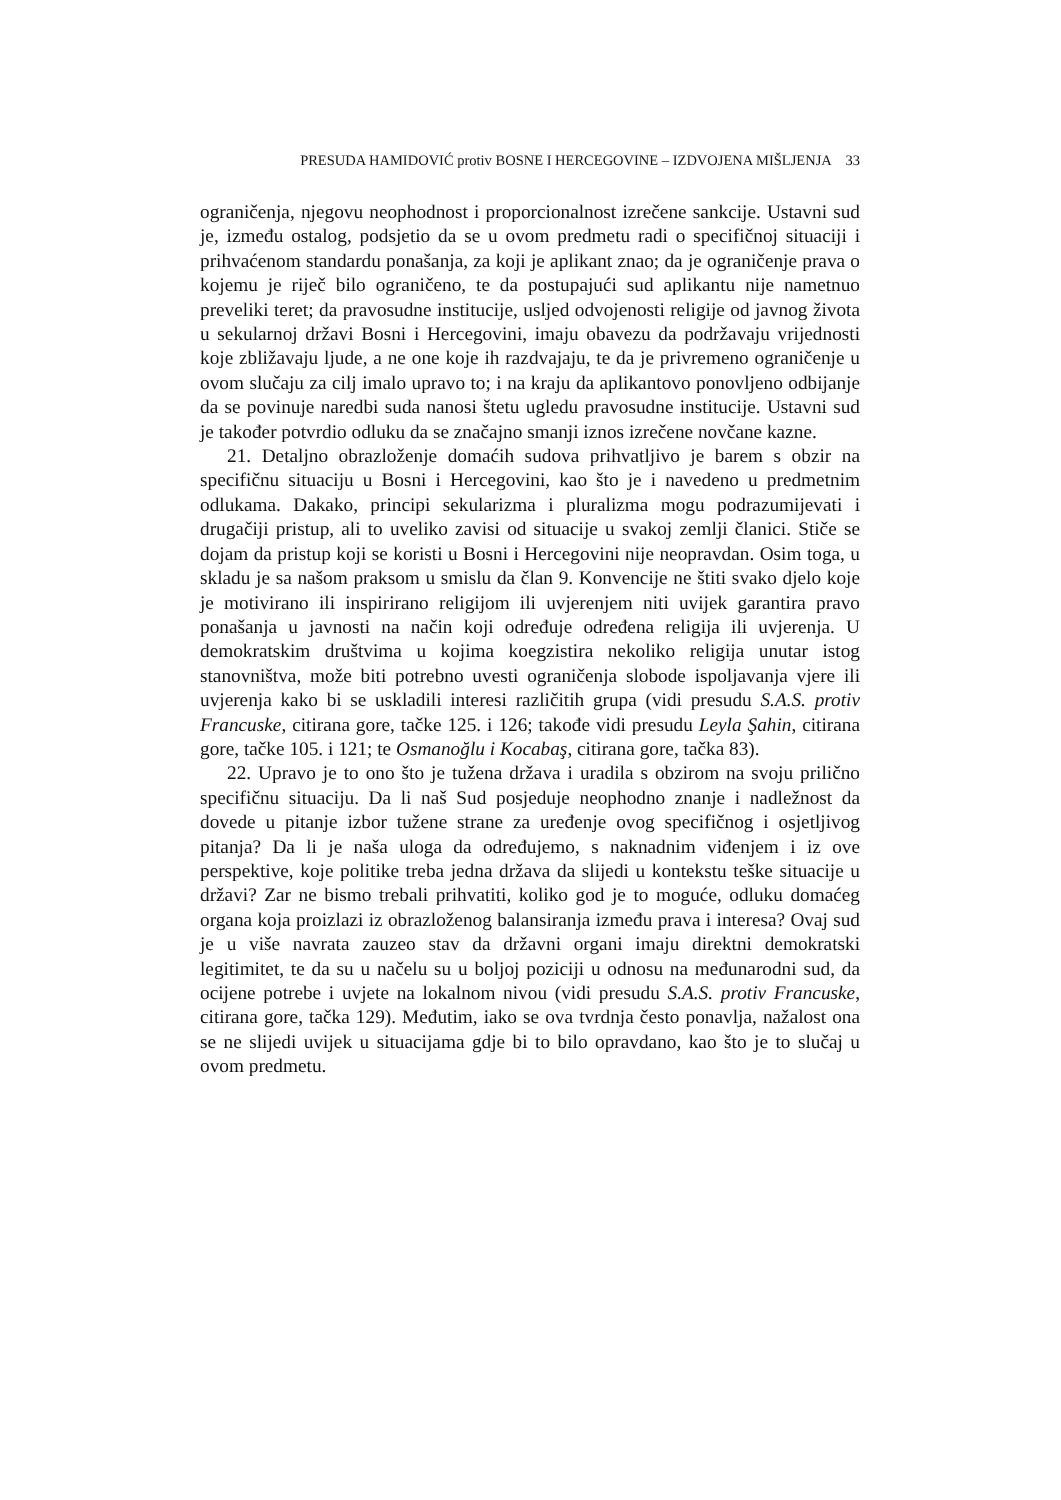PRESUDA HAMIDOVIĆ protiv BOSNE I HERCEGOVINE – IZDVOJENA MIŠLJENJA 33
ograničenja, njegovu neophodnost i proporcionalnost izrečene sankcije. Ustavni sud je, između ostalog, podsjetio da se u ovom predmetu radi o specifičnoj situaciji i prihvaćenom standardu ponašanja, za koji je aplikant znao; da je ograničenje prava o kojemu je riječ bilo ograničeno, te da postupajući sud aplikantu nije nametnuo preveliki teret; da pravosudne institucije, usljed odvojenosti religije od javnog života u sekularnoj državi Bosni i Hercegovini, imaju obavezu da podržavaju vrijednosti koje zbližavaju ljude, a ne one koje ih razdvajaju, te da je privremeno ograničenje u ovom slučaju za cilj imalo upravo to; i na kraju da aplikantovo ponovljeno odbijanje da se povinuje naredbi suda nanosi štetu ugledu pravosudne institucije. Ustavni sud je također potvrdio odluku da se značajno smanji iznos izrečene novčane kazne.
21. Detaljno obrazloženje domaćih sudova prihvatljivo je barem s obzir na specifičnu situaciju u Bosni i Hercegovini, kao što je i navedeno u predmetnim odlukama. Dakako, principi sekularizma i pluralizma mogu podrazumijevati i drugačiji pristup, ali to uveliko zavisi od situacije u svakoj zemlji članici. Stiče se dojam da pristup koji se koristi u Bosni i Hercegovini nije neopravdan. Osim toga, u skladu je sa našom praksom u smislu da član 9. Konvencije ne štiti svako djelo koje je motivirano ili inspirirano religijom ili uvjerenjem niti uvijek garantira pravo ponašanja u javnosti na način koji određuje određena religija ili uvjerenja. U demokratskim društvima u kojima koegzistira nekoliko religija unutar istog stanovništva, može biti potrebno uvesti ograničenja slobode ispoljavanja vjere ili uvjerenja kako bi se uskladili interesi različitih grupa (vidi presudu S.A.S. protiv Francuske, citirana gore, tačke 125. i 126; takođe vidi presudu Leyla Şahin, citirana gore, tačke 105. i 121; te Osmanoğlu i Kocabaş, citirana gore, tačka 83).
22. Upravo je to ono što je tužena država i uradila s obzirom na svoju prilično specifičnu situaciju. Da li naš Sud posjeduje neophodno znanje i nadležnost da dovede u pitanje izbor tužene strane za uređenje ovog specifičnog i osjetljivog pitanja? Da li je naša uloga da određujemo, s naknadnim viđenjem i iz ove perspektive, koje politike treba jedna država da slijedi u kontekstu teške situacije u državi? Zar ne bismo trebali prihvatiti, koliko god je to moguće, odluku domaćeg organa koja proizlazi iz obrazloženog balansiranja između prava i interesa? Ovaj sud je u više navrata zauzeo stav da državni organi imaju direktni demokratski legitimitet, te da su u načelu su u boljoj poziciji u odnosu na međunarodni sud, da ocijene potrebe i uvjete na lokalnom nivou (vidi presudu S.A.S. protiv Francuske, citirana gore, tačka 129). Međutim, iako se ova tvrdnja često ponavlja, nažalost ona se ne slijedi uvijek u situacijama gdje bi to bilo opravdano, kao što je to slučaj u ovom predmetu.